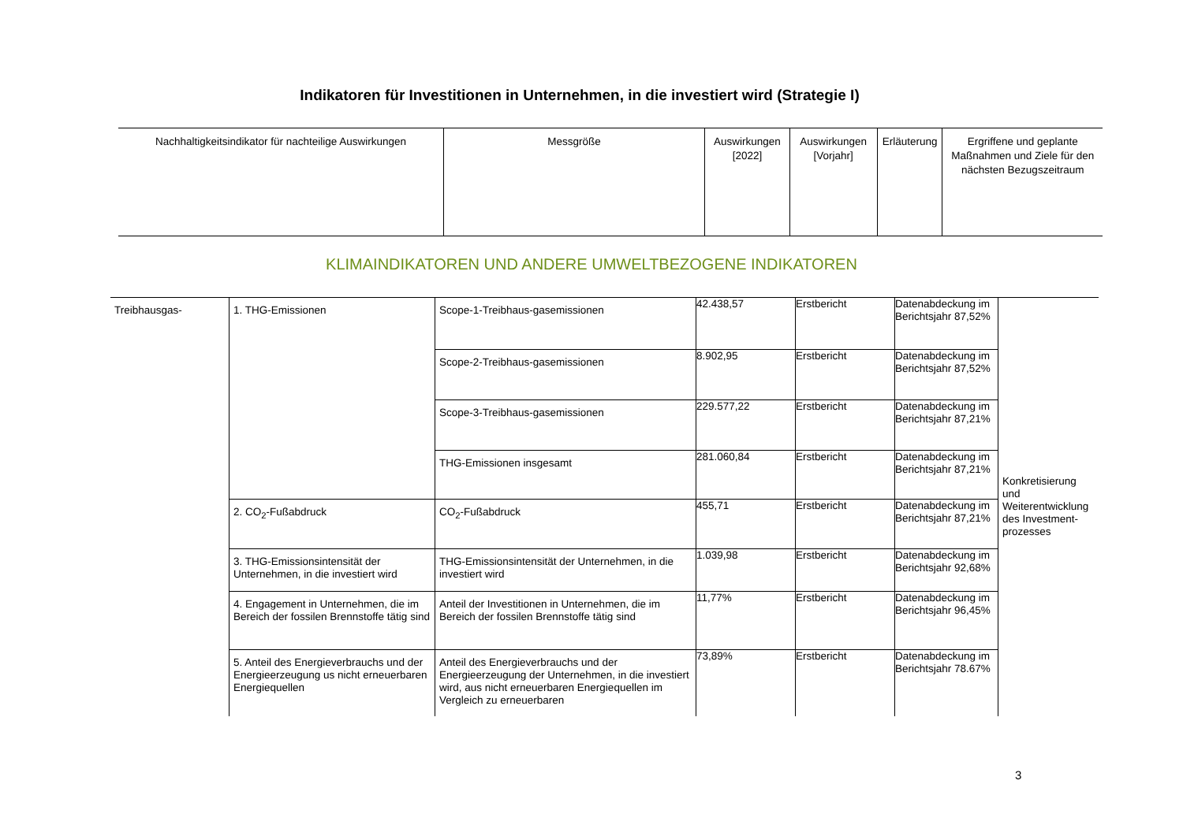Indikatoren für Investitionen in Unternehmen, in die investiert wird (Strategie I)
| Nachhaltigkeitsindikator für nachteilige Auswirkungen | Messgröße | Auswirkungen [2022] | Auswirkungen [Vorjahr] | Erläuterung | Ergriffene und geplante Maßnahmen und Ziele für den nächsten Bezugszeitraum |
| --- | --- | --- | --- | --- | --- |
KLIMAINDIKATOREN UND ANDERE UMWELTBEZOGENE INDIKATOREN
| Treibhausgas- | 1. THG-Emissionen | Scope-1-Treibhaus-gasemissionen | 42.438,57 | Erstbericht | Datenabdeckung im Berichtsjahr 87,52% | Konkretisierung und Weiterentwicklung des Investment-prozesses |
| | | Scope-2-Treibhaus-gasemissionen | 8.902,95 | Erstbericht | Datenabdeckung im Berichtsjahr 87,52% | |
| | | Scope-3-Treibhaus-gasemissionen | 229.577,22 | Erstbericht | Datenabdeckung im Berichtsjahr 87,21% | |
| | | THG-Emissionen insgesamt | 281.060,84 | Erstbericht | Datenabdeckung im Berichtsjahr 87,21% | |
| | 2. CO<sub>2</sub>-Fußabdruck | CO<sub>2</sub>-Fußabdruck | 455,71 | Erstbericht | Datenabdeckung im Berichtsjahr 87,21% | |
| | 3. THG-Emissionsintensität der Unternehmen, in die investiert wird | THG-Emissionsintensität der Unternehmen, in die investiert wird | 1.039,98 | Erstbericht | Datenabdeckung im Berichtsjahr 92,68% | |
| | 4. Engagement in Unternehmen, die im Bereich der fossilen Brennstoffe tätig sind | Anteil der Investitionen in Unternehmen, die im Bereich der fossilen Brennstoffe tätig sind | 11,77% | Erstbericht | Datenabdeckung im Berichtsjahr 96,45% | |
| | 5. Anteil des Energieverbrauchs und der Energieerzeugung us nicht erneuerbaren Energiequellen | Anteil des Energieverbrauchs und der Energieerzeugung der Unternehmen, in die investiert wird, aus nicht erneuerbaren Energiequellen im Vergleich zu erneuerbaren | 73,89% | Erstbericht | Datenabdeckung im Berichtsjahr 78.67% | |
3